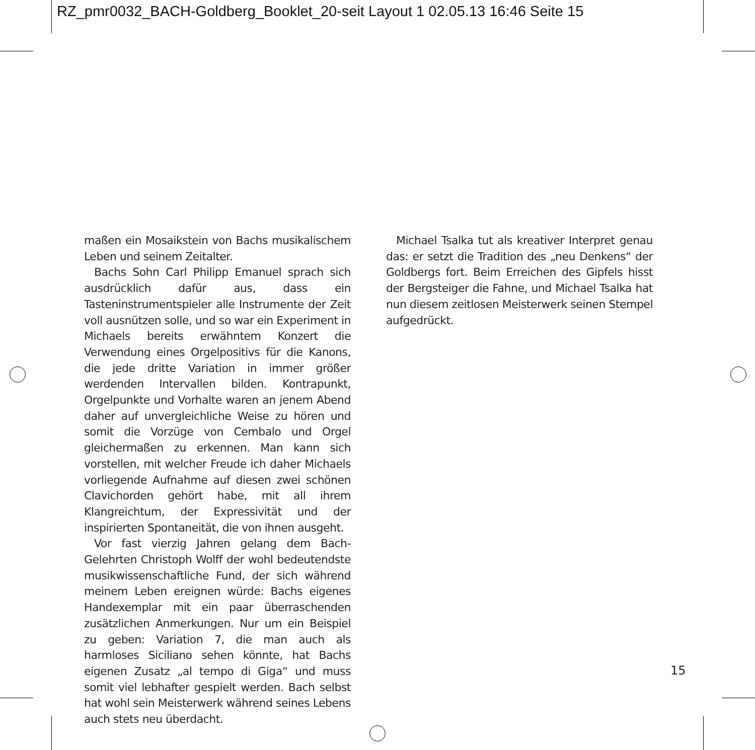RZ_pmr0032_BACH-Goldberg_Booklet_20-seit Layout 1 02.05.13 16:46 Seite 15
maßen ein Mosaikstein von Bachs musikalischem Leben und seinem Zeitalter.
Bachs Sohn Carl Philipp Emanuel sprach sich ausdrücklich dafür aus, dass ein Tasteninstrumentspieler alle Instrumente der Zeit voll ausnützen solle, und so war ein Experiment in Michaels bereits erwähntem Konzert die Verwendung eines Orgelpositivs für die Kanons, die jede dritte Variation in immer größer werdenden Intervallen bilden. Kontrapunkt, Orgelpunkte und Vorhalte waren an jenem Abend daher auf unvergleichliche Weise zu hören und somit die Vorzüge von Cembalo und Orgel gleichermaßen zu erkennen. Man kann sich vorstellen, mit welcher Freude ich daher Michaels vorliegende Aufnahme auf diesen zwei schönen Clavichorden gehört habe, mit all ihrem Klangreichtum, der Expressivität und der inspirierten Spontaneität, die von ihnen ausgeht.
Vor fast vierzig Jahren gelang dem Bach-Gelehrten Christoph Wolff der wohl bedeutendste musikwissenschaftliche Fund, der sich während meinem Leben ereignen würde: Bachs eigenes Handexemplar mit ein paar überraschenden zusätzlichen Anmerkungen. Nur um ein Beispiel zu geben: Variation 7, die man auch als harmloses Siciliano sehen könnte, hat Bachs eigenen Zusatz „al tempo di Giga“ und muss somit viel lebhafter gespielt werden. Bach selbst hat wohl sein Meisterwerk während seines Lebens auch stets neu überdacht.
Michael Tsalka tut als kreativer Interpret genau das: er setzt die Tradition des „neu Denkens“ der Goldbergs fort. Beim Erreichen des Gipfels hisst der Bergsteiger die Fahne, und Michael Tsalka hat nun diesem zeitlosen Meisterwerk seinen Stempel aufgedrückt.
15